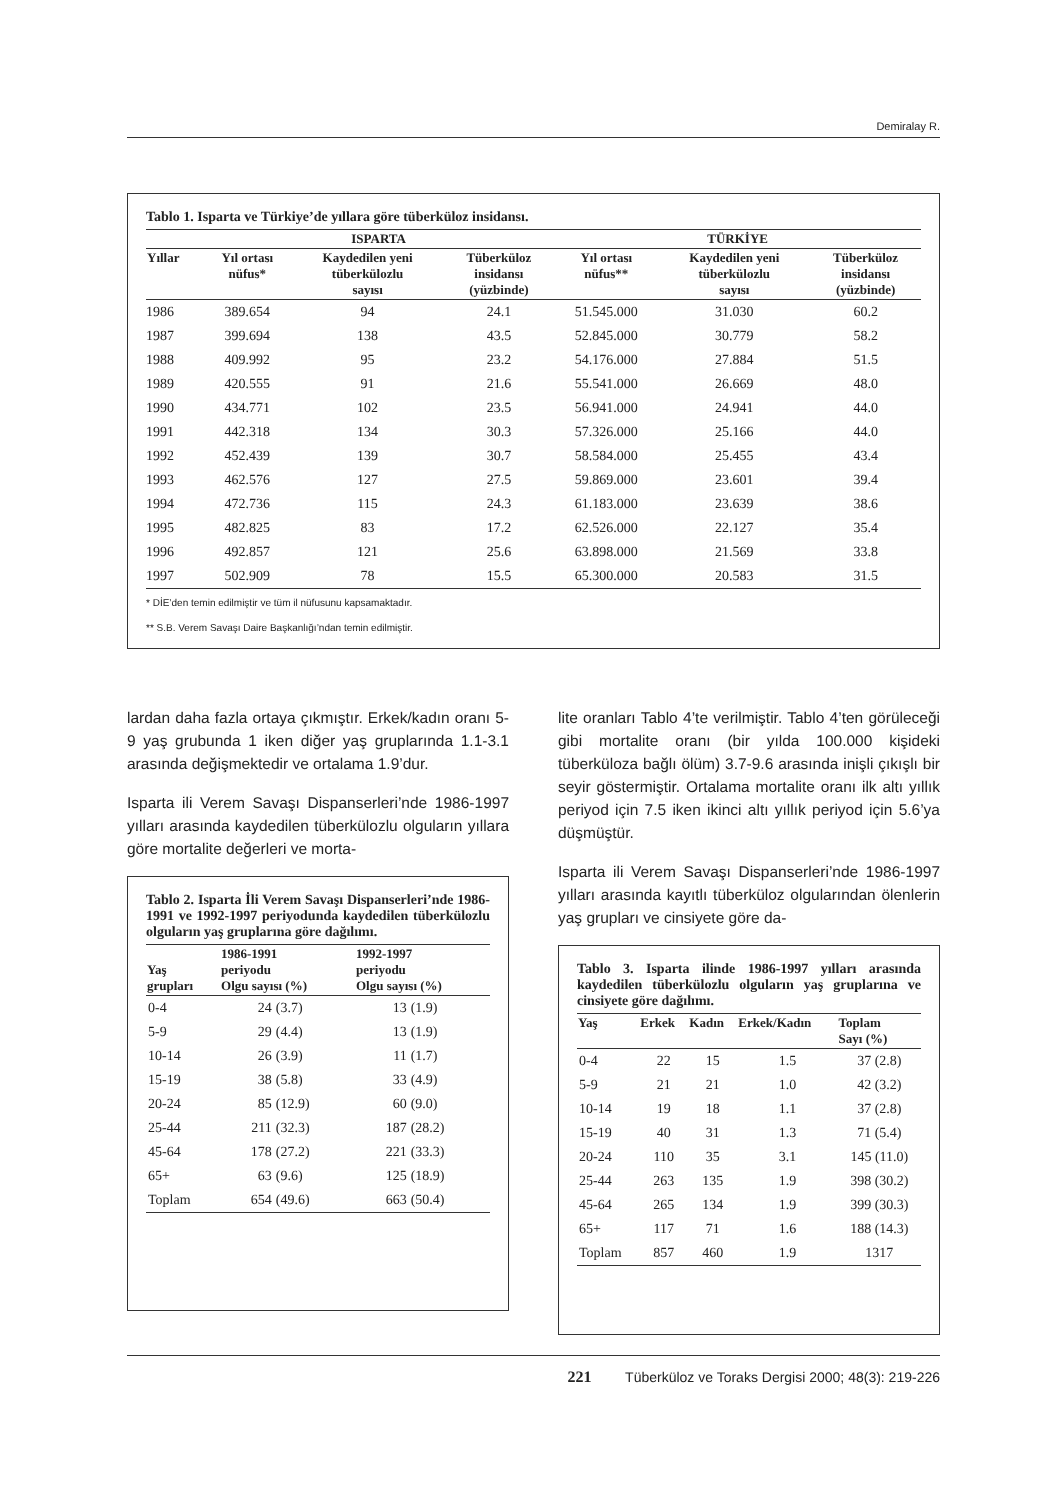Demiralay R.
Tablo 1. Isparta ve Türkiye’de yıllara göre tüberküloz insidansı.
| | ISPARTA | | | TÜRKİYE | | |
| --- | --- | --- | --- | --- | --- | --- |
| Yıllar | Yıl ortası nüfus* | Kaydedilen yeni tüberkülozlu sayısı | Tüberküloz insidansı (yüzbinde) | Yıl ortası nüfus** | Kaydedilen yeni tüberkülozlu sayısı | Tüberküloz insidansı (yüzbinde) |
| 1986 | 389.654 | 94 | 24.1 | 51.545.000 | 31.030 | 60.2 |
| 1987 | 399.694 | 138 | 43.5 | 52.845.000 | 30.779 | 58.2 |
| 1988 | 409.992 | 95 | 23.2 | 54.176.000 | 27.884 | 51.5 |
| 1989 | 420.555 | 91 | 21.6 | 55.541.000 | 26.669 | 48.0 |
| 1990 | 434.771 | 102 | 23.5 | 56.941.000 | 24.941 | 44.0 |
| 1991 | 442.318 | 134 | 30.3 | 57.326.000 | 25.166 | 44.0 |
| 1992 | 452.439 | 139 | 30.7 | 58.584.000 | 25.455 | 43.4 |
| 1993 | 462.576 | 127 | 27.5 | 59.869.000 | 23.601 | 39.4 |
| 1994 | 472.736 | 115 | 24.3 | 61.183.000 | 23.639 | 38.6 |
| 1995 | 482.825 | 83 | 17.2 | 62.526.000 | 22.127 | 35.4 |
| 1996 | 492.857 | 121 | 25.6 | 63.898.000 | 21.569 | 33.8 |
| 1997 | 502.909 | 78 | 15.5 | 65.300.000 | 20.583 | 31.5 |
* DİE’den temin edilmiştir ve tüm il nüfusunu kapsamaktadır.
** S.B. Verem Savaşı Daire Başkanlığı’ndan temin edilmiştir.
lardan daha fazla ortaya çıkmıştır. Erkek/kadın oranı 5-9 yaş grubunda 1 iken diğer yaş gruplarında 1.1-3.1 arasında değişmektedir ve ortalama 1.9’dur.
Isparta ili Verem Savaşı Dispanserleri’nde 1986-1997 yılları arasında kaydedilen tüberkülozlu olguların yıllara göre mortalite değerleri ve morta-
Tablo 2. Isparta İli Verem Savaşı Dispanserleri’nde 1986-1991 ve 1992-1997 periyodunda kaydedilen tüberkülozlu olguların yaş gruplarına göre dağılımı.
| Yaş grupları | 1986-1991 periyodu Olgu sayısı (%) | | 1992-1997 periyodu Olgu sayısı (%) | |
| --- | --- | --- | --- | --- |
| 0-4 | 24 | (3.7) | 13 | (1.9) |
| 5-9 | 29 | (4.4) | 13 | (1.9) |
| 10-14 | 26 | (3.9) | 11 | (1.7) |
| 15-19 | 38 | (5.8) | 33 | (4.9) |
| 20-24 | 85 | (12.9) | 60 | (9.0) |
| 25-44 | 211 | (32.3) | 187 | (28.2) |
| 45-64 | 178 | (27.2) | 221 | (33.3) |
| 65+ | 63 | (9.6) | 125 | (18.9) |
| Toplam | 654 | (49.6) | 663 | (50.4) |
lite oranları Tablo 4’te verilmiştir. Tablo 4’ten görüleceği gibi mortalite oranı (bir yılda 100.000 kişideki tüberküloza bağlı ölüm) 3.7-9.6 arasında inişli çıkışlı bir seyir göstermiştir. Ortalama mortalite oranı ilk altı yıllık periyod için 7.5 iken ikinci altı yıllık periyod için 5.6’ya düşmüştür.
Isparta ili Verem Savaşı Dispanserleri’nde 1986-1997 yılları arasında kayıtlı tüberküloz olgularından ölenlerin yaş grupları ve cinsiyete göre da-
Tablo 3. Isparta ilinde 1986-1997 yılları arasında kaydedilen tüberkülozlu olguların yaş gruplarına ve cinsiyete göre dağılımı.
| Yaş | Erkek | Kadın | Erkek/Kadın | Toplam Sayı (%) |
| --- | --- | --- | --- | --- |
| 0-4 | 22 | 15 | 1.5 | 37 (2.8) |
| 5-9 | 21 | 21 | 1.0 | 42 (3.2) |
| 10-14 | 19 | 18 | 1.1 | 37 (2.8) |
| 15-19 | 40 | 31 | 1.3 | 71 (5.4) |
| 20-24 | 110 | 35 | 3.1 | 145 (11.0) |
| 25-44 | 263 | 135 | 1.9 | 398 (30.2) |
| 45-64 | 265 | 134 | 1.9 | 399 (30.3) |
| 65+ | 117 | 71 | 1.6 | 188 (14.3) |
| Toplam | 857 | 460 | 1.9 | 1317 |
221 Tüberküloz ve Toraks Dergisi 2000; 48(3): 219-226